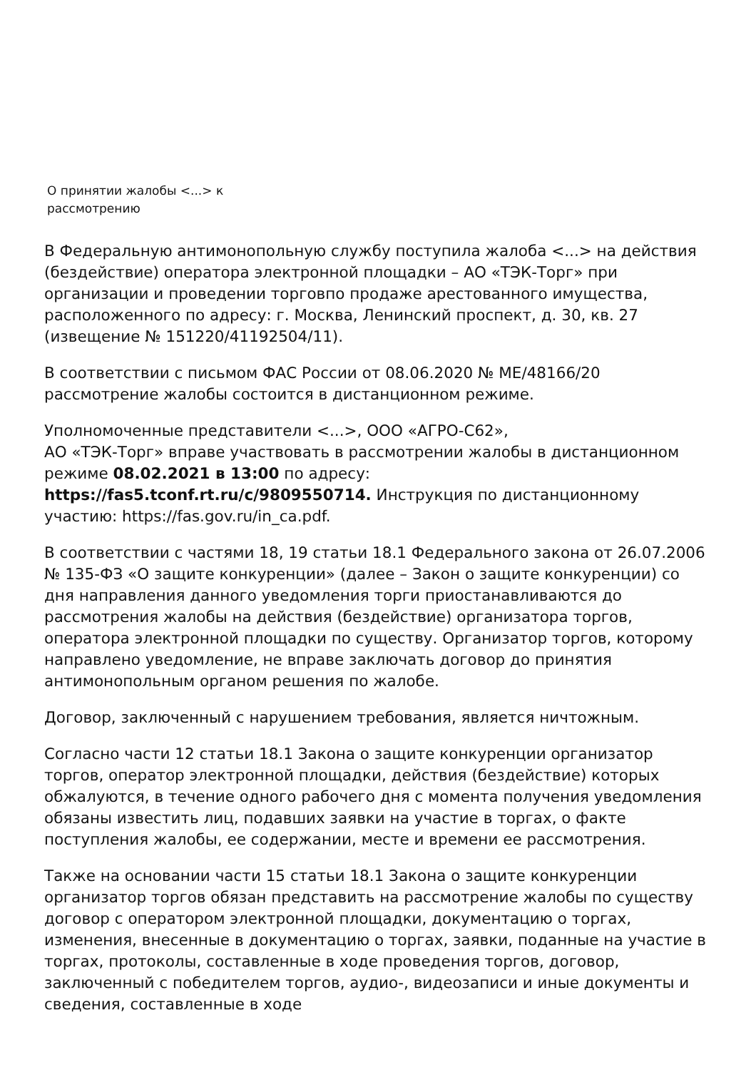О принятии жалобы <...> к
рассмотрению
В Федеральную антимонопольную службу поступила жалоба <...> на действия (бездействие) оператора электронной площадки – АО «ТЭК-Торг» при организации и проведении торговпо продаже арестованного имущества, расположенного по адресу: г. Москва, Ленинский проспект, д. 30, кв. 27 (извещение № 151220/41192504/11).
В соответствии с письмом ФАС России от 08.06.2020 № МЕ/48166/20 рассмотрение жалобы состоится в дистанционном режиме.
Уполномоченные представители <...>, ООО «АГРО-С62»,
АО «ТЭК-Торг» вправе участвовать в рассмотрении жалобы в дистанционном режиме 08.02.2021 в 13:00 по адресу:
https://fas5.tconf.rt.ru/c/9809550714. Инструкция по дистанционному участию: https://fas.gov.ru/in_ca.pdf.
В соответствии с частями 18, 19 статьи 18.1 Федерального закона от 26.07.2006
№ 135-ФЗ «О защите конкуренции» (далее – Закон о защите конкуренции) со дня направления данного уведомления торги приостанавливаются до рассмотрения жалобы на действия (бездействие) организатора торгов, оператора электронной площадки по существу. Организатор торгов, которому направлено уведомление, не вправе заключать договор до принятия антимонопольным органом решения по жалобе.
Договор, заключенный с нарушением требования, является ничтожным.
Согласно части 12 статьи 18.1 Закона о защите конкуренции организатор торгов, оператор электронной площадки, действия (бездействие) которых обжалуются, в течение одного рабочего дня с момента получения уведомления обязаны известить лиц, подавших заявки на участие в торгах, о факте поступления жалобы, ее содержании, месте и времени ее рассмотрения.
Также на основании части 15 статьи 18.1 Закона о защите конкуренции организатор торгов обязан представить на рассмотрение жалобы по существу договор с оператором электронной площадки, документацию о торгах, изменения, внесенные в документацию о торгах, заявки, поданные на участие в торгах, протоколы, составленные в ходе проведения торгов, договор, заключенный с победителем торгов, аудио-, видеозаписи и иные документы и сведения, составленные в ходе